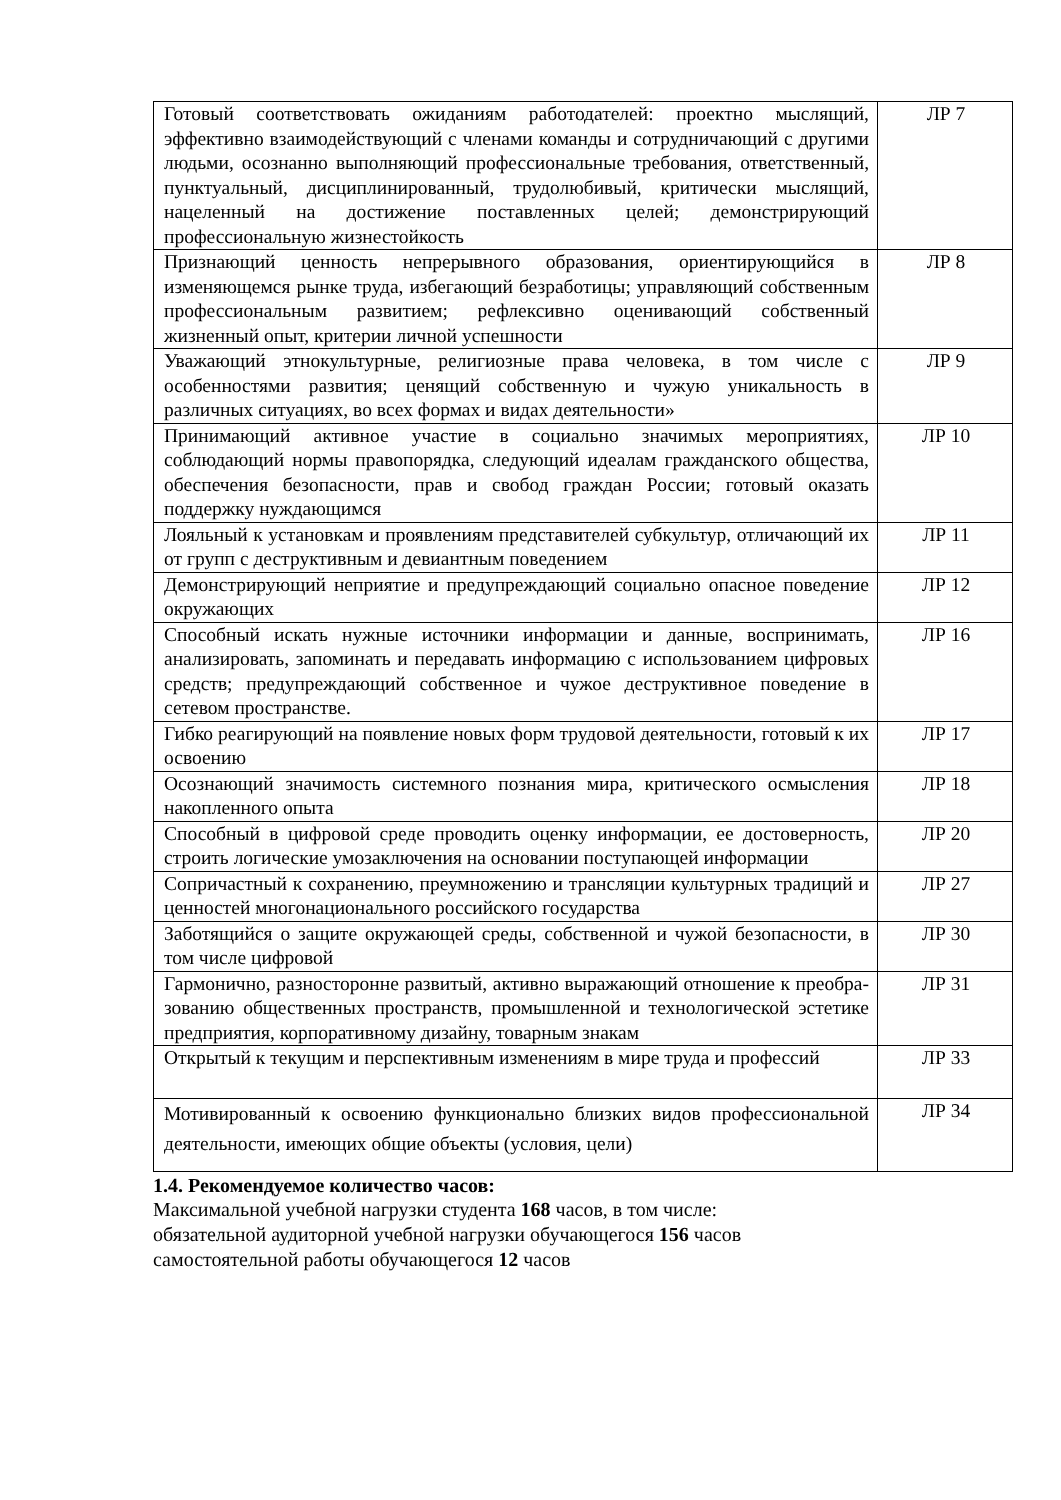| Готовый соответствовать ожиданиям работодателей: проектно мыслящий, эффективно взаимодействующий с членами команды и сотрудничающий с другими людьми, осознанно выполняющий профессиональные требования, ответственный, пунктуальный, дисциплинированный, трудолюбивый, критически мыслящий, нацеленный на достижение поставленных целей; демонстрирующий профессиональную жизнестойкость | ЛР 7 |
| Признающий ценность непрерывного образования, ориентирующийся в изменяющемся рынке труда, избегающий безработицы; управляющий собственным профессиональным развитием; рефлексивно оценивающий собственный жизненный опыт, критерии личной успешности | ЛР 8 |
| Уважающий этнокультурные, религиозные права человека, в том числе с особенностями развития; ценящий собственную и чужую уникальность в различных ситуациях, во всех формах и видах деятельности» | ЛР 9 |
| Принимающий активное участие в социально значимых мероприятиях, соблюдающий нормы правопорядка, следующий идеалам гражданского общества, обеспечения безопасности, прав и свобод граждан России; готовый оказать поддержку нуждающимся | ЛР 10 |
| Лояльный к установкам и проявлениям представителей субкультур, отличающий их от групп с деструктивным и девиантным поведением | ЛР 11 |
| Демонстрирующий неприятие и предупреждающий социально опасное поведение окружающих | ЛР 12 |
| Способный искать нужные источники информации и данные, воспринимать, анализировать, запоминать и передавать информацию с использованием цифровых средств; предупреждающий собственное и чужое деструктивное поведение в сетевом пространстве. | ЛР 16 |
| Гибко реагирующий на появление новых форм трудовой деятельности, готовый к их освоению | ЛР 17 |
| Осознающий значимость системного познания мира, критического осмысления накопленного опыта | ЛР 18 |
| Способный в цифровой среде проводить оценку информации, ее достоверность, строить логические умозаключения на основании поступающей информации | ЛР 20 |
| Сопричастный к сохранению, преумножению и трансляции культурных традиций и ценностей многонационального российского государства | ЛР 27 |
| Заботящийся о защите окружающей среды, собственной и чужой безопасности, в том числе цифровой | ЛР 30 |
| Гармонично, разносторонне развитый, активно выражающий отношение к преобра-зованию общественных пространств, промышленной и технологической эстетике предприятия, корпоративному дизайну, товарным знакам | ЛР 31 |
| Открытый к текущим и перспективным изменениям в мире труда и профессий | ЛР 33 |
| Мотивированный к освоению функционально близких видов профессиональной деятельности, имеющих общие объекты (условия, цели) | ЛР 34 |
1.4. Рекомендуемое количество часов:
Максимальной учебной нагрузки студента 168 часов, в том числе:
обязательной аудиторной учебной нагрузки обучающегося 156 часов
самостоятельной работы обучающегося 12 часов